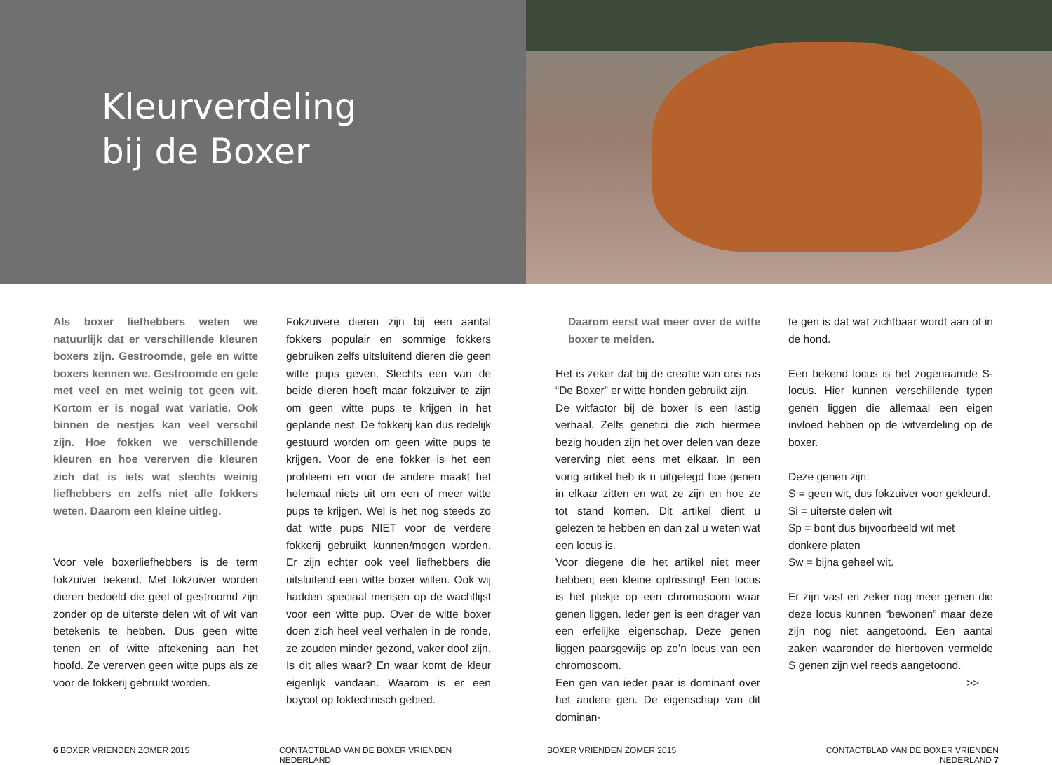Kleurverdeling
bij de Boxer
Als boxer liefhebbers weten we natuurlijk dat er verschillende kleuren boxers zijn. Gestroomde, gele en witte boxers kennen we. Gestroomde en gele met veel en met weinig tot geen wit. Kortom er is nogal wat variatie. Ook binnen de nestjes kan veel verschil zijn. Hoe fokken we verschillende kleuren en hoe vererven die kleuren zich dat is iets wat slechts weinig liefhebbers en zelfs niet alle fokkers weten. Daarom een kleine uitleg.
Voor vele boxerliefhebbers is de term fokzuiver bekend. Met fokzuiver worden dieren bedoeld die geel of gestroomd zijn zonder op de uiterste delen wit of wit van betekenis te hebben. Dus geen witte tenen en of witte aftekening aan het hoofd. Ze vererven geen witte pups als ze voor de fokkerij gebruikt worden.
Fokzuivere dieren zijn bij een aantal fokkers populair en sommige fokkers gebruiken zelfs uitsluitend dieren die geen witte pups geven. Slechts een van de beide dieren hoeft maar fokzuiver te zijn om geen witte pups te krijgen in het geplande nest. De fokkerij kan dus redelijk gestuurd worden om geen witte pups te krijgen. Voor de ene fokker is het een probleem en voor de andere maakt het helemaal niets uit om een of meer witte pups te krijgen. Wel is het nog steeds zo dat witte pups NIET voor de verdere fokkerij gebruikt kunnen/mogen worden. Er zijn echter ook veel liefhebbers die uitsluitend een witte boxer willen. Ook wij hadden speciaal mensen op de wachtlijst voor een witte pup. Over de witte boxer doen zich heel veel verhalen in de ronde, ze zouden minder gezond, vaker doof zijn. Is dit alles waar? En waar komt de kleur eigenlijk vandaan. Waarom is er een boycot op foktechnisch gebied.
Daarom eerst wat meer over de witte boxer te melden.
Het is zeker dat bij de creatie van ons ras “De Boxer” er witte honden gebruikt zijn.
De witfactor bij de boxer is een lastig verhaal. Zelfs genetici die zich hiermee bezig houden zijn het over delen van deze vererving niet eens met elkaar. In een vorig artikel heb ik u uitgelegd hoe genen in elkaar zitten en wat ze zijn en hoe ze tot stand komen. Dit artikel dient u gelezen te hebben en dan zal u weten wat een locus is.
Voor diegene die het artikel niet meer hebben; een kleine opfrissing! Een locus is het plekje op een chromosoom waar genen liggen. Ieder gen is een drager van een erfelijke eigenschap. Deze genen liggen paarsgewijs op zo’n locus van een chromosoom.
Een gen van ieder paar is dominant over het andere gen. De eigenschap van dit dominan-
te gen is dat wat zichtbaar wordt aan of in de hond.
Een bekend locus is het zogenaamde S-locus. Hier kunnen verschillende typen genen liggen die allemaal een eigen invloed hebben op de witverdeling op de boxer.
Deze genen zijn:
S = geen wit, dus fokzuiver voor gekleurd.
Si = uiterste delen wit
Sp = bont dus bijvoorbeeld wit met donkere platen
Sw = bijna geheel wit.
Er zijn vast en zeker nog meer genen die deze locus kunnen “bewonen” maar deze zijn nog niet aangetoond. Een aantal zaken waaronder de hierboven vermelde S genen zijn wel reeds aangetoond.
>>
6 BOXER VRIENDEN ZOMER 2015 CONTACTBLAD VAN DE BOXER VRIENDEN NEDERLAND
BOXER VRIENDEN ZOMER 2015 CONTACTBLAD VAN DE BOXER VRIENDEN NEDERLAND 7